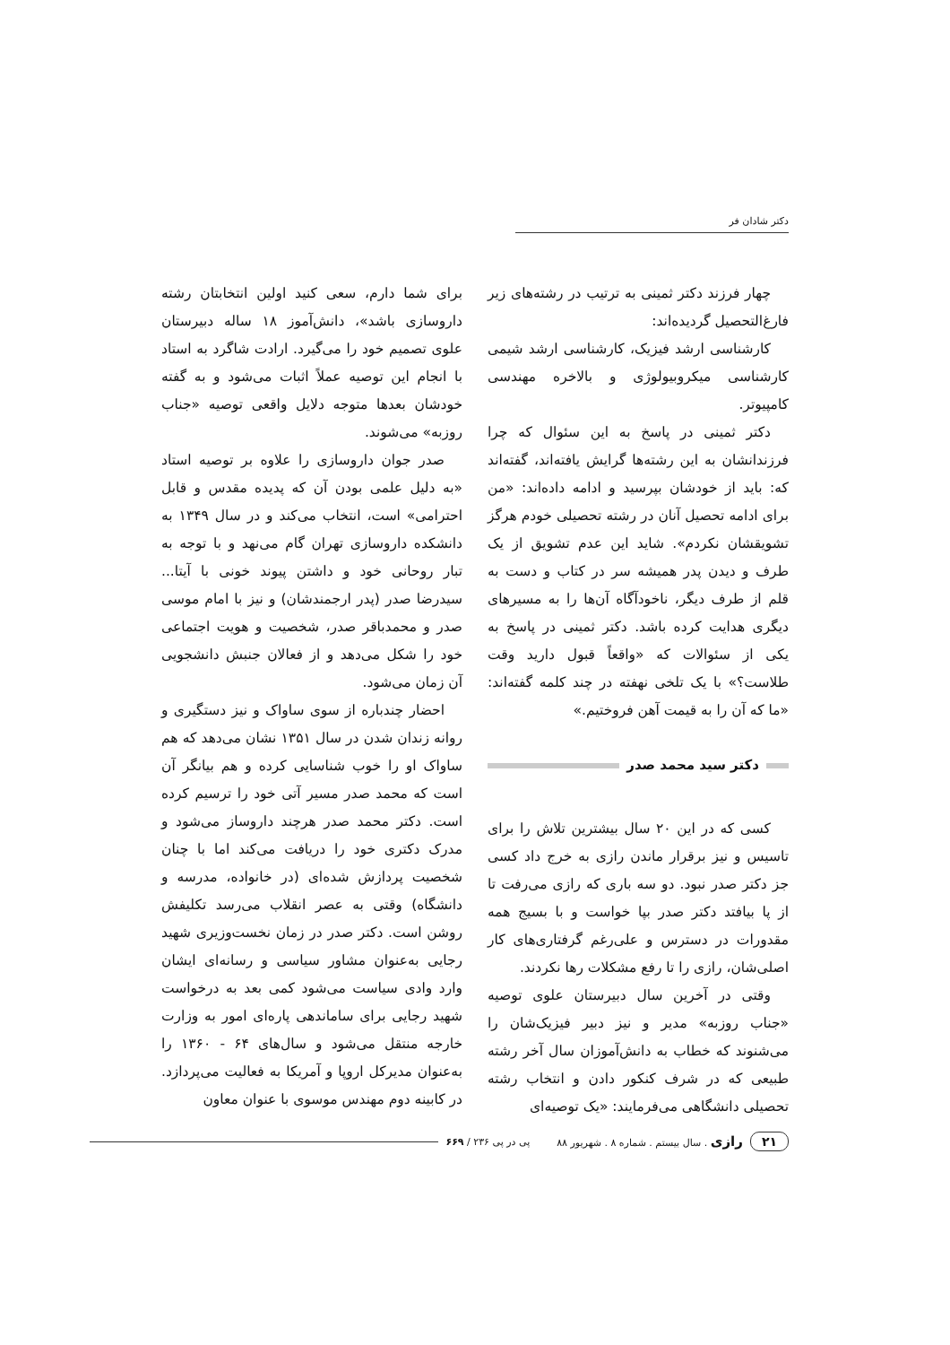دکتر شادان فر
چهار فرزند دکتر ثمینی به ترتیب در رشته‌های زیر فارغ‌التحصیل گردیده‌اند:
کارشناسی ارشد فیزیک، کارشناسی ارشد شیمی کارشناسی میکروبیولوژی و بالاخره مهندسی کامپیوتر.
دکتر ثمینی در پاسخ به این سئوال که چرا فرزندانشان به این رشته‌ها گرایش یافته‌اند، گفته‌اند که: باید از خودشان بپرسید و ادامه داده‌اند: «من برای ادامه تحصیل آنان در رشته تحصیلی خودم هرگز تشویقشان نکردم». شاید این عدم تشویق از یک طرف و دیدن پدر همیشه سر در کتاب و دست به قلم از طرف دیگر، ناخودآگاه آن‌ها را به مسیرهای دیگری هدایت کرده باشد. دکتر ثمینی در پاسخ به یکی از سئوالات که «واقعاً قبول دارید وقت طلاست؟» با یک تلخی نهفته در چند کلمه گفته‌اند: «ما که آن را به قیمت آهن فروختیم.»
دکتر سید محمد صدر
کسی که در این ۲۰ سال بیشترین تلاش را برای تاسیس و نیز برقرار ماندن رازی به خرج داد کسی جز دکتر صدر نبود. دو سه باری که رازی می‌رفت تا از پا بیافتد دکتر صدر بپا خواست و با بسیج همه مقدورات در دسترس و علی‌رغم گرفتاری‌های کار اصلی‌شان، رازی را تا رفع مشکلات رها نکردند.
وقتی در آخرین سال دبیرستان علوی توصیه «جناب روزبه» مدیر و نیز دبیر فیزیک‌شان را می‌شنوند که خطاب به دانش‌آموزان سال آخر رشته طبیعی که در شرف کنکور دادن و انتخاب رشته تحصیلی دانشگاهی می‌فرمایند: «یک توصیه‌ای
برای شما دارم، سعی کنید اولین انتخابتان رشته داروسازی باشد»، دانش‌آموز ۱۸ ساله دبیرستان علوی تصمیم خود را می‌گیرد. ارادت شاگرد به استاد با انجام این توصیه عملاً اثبات می‌شود و به گفته خودشان بعدها متوجه دلایل واقعی توصیه «جناب روزبه» می‌شوند.
صدر جوان داروسازی را علاوه بر توصیه استاد «به دلیل علمی بودن آن که پدیده مقدس و قابل احترامی» است، انتخاب می‌کند و در سال ۱۳۴۹ به دانشکده داروسازی تهران گام می‌نهد و با توجه به تبار روحانی خود و داشتن پیوند خونی با آیتا... سیدرضا صدر (پدر ارجمندشان) و نیز با امام موسی صدر و محمدباقر صدر، شخصیت و هویت اجتماعی خود را شکل می‌دهد و از فعالان جنبش دانشجویی آن زمان می‌شود.
احضار چندباره از سوی ساواک و نیز دستگیری و روانه زندان شدن در سال ۱۳۵۱ نشان می‌دهد که هم ساواک او را خوب شناسایی کرده و هم بیانگر آن است که محمد صدر مسیر آتی خود را ترسیم کرده است. دکتر محمد صدر هرچند داروساز می‌شود و مدرک دکتری خود را دریافت می‌کند اما با چنان شخصیت پردازش شده‌ای (در خانواده، مدرسه و دانشگاه) وقتی به عصر انقلاب می‌رسد تکلیفش روشن است. دکتر صدر در زمان نخست‌وزیری شهید رجایی به‌عنوان مشاور سیاسی و رسانه‌ای ایشان وارد وادی سیاست می‌شود کمی بعد به درخواست شهید رجایی برای ساماندهی پاره‌ای امور به وزارت خارجه منتقل می‌شود و سال‌های ۶۴ - ۱۳۶۰ را به‌عنوان مدیرکل اروپا و آمریکا به فعالیت می‌پردازد. در کابینه دوم مهندس موسوی با عنوان معاون
۲۱ رازی . سال بیستم . شماره ۸ . شهریور ۸۸ پی در پی ۲۳۶ / ۶۶۹